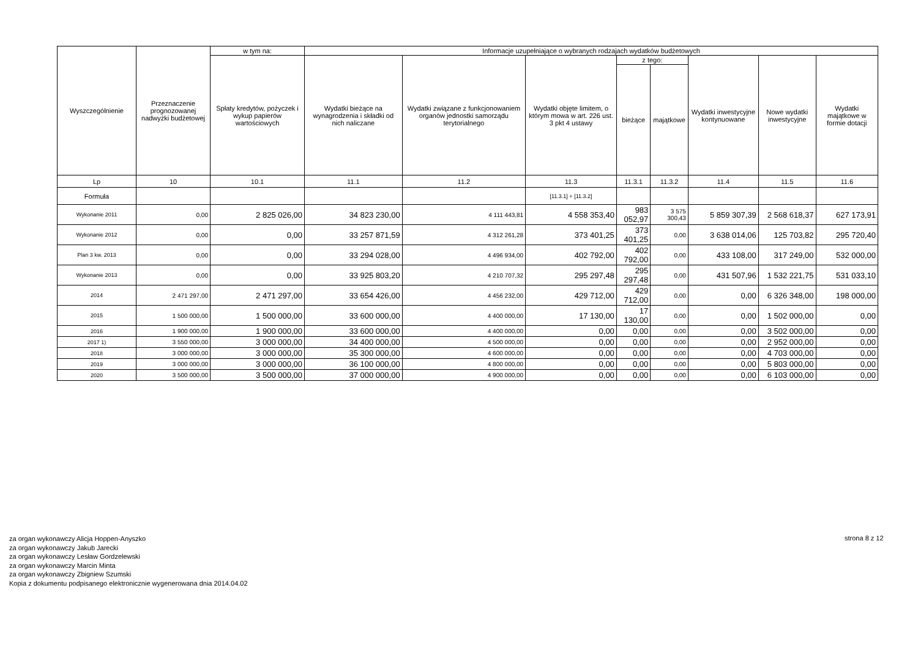| Wyszczególnienie | Przeznaczenie prognozowanej nadwyżki budżetowej | w tym na: | Informacje uzupełniające o wybranych rodzajach wydatków budżetowych | | | | | | | |
| --- | --- | --- | --- | --- | --- | --- | --- | --- | --- | --- |
| | | Spłaty kredytów, pożyczek i wykup papierów wartościowych | Wydatki bieżące na wynagrodzenia i składki od nich naliczane | Wydatki związane z funkcjonowaniem organów jednostki samorządu terytorialnego | Wydatki objęte limitem, o którym mowa w art. 226 ust. 3 pkt 4 ustawy | z tego: | | Wydatki inwestycyjne kontynuowane | Nowe wydatki inwestycyjne | Wydatki majątkowe w formie dotacji |
| | | | | | | bieżące | majątkowe | | | |
| Lp | 10 | 10.1 | 11.1 | 11.2 | 11.3 | 11.3.1 | 11.3.2 | 11.4 | 11.5 | 11.6 |
| Formuła | | | | | [11.3.1] + [11.3.2] | | | | | |
| Wykonanie 2011 | 0,00 | 2 825 026,00 | 34 823 230,00 | 4 111 443,81 | 4 558 353,40 | 983 052,97 | 3 575 300,43 | 5 859 307,39 | 2 568 618,37 | 627 173,91 |
| Wykonanie 2012 | 0,00 | 0,00 | 33 257 871,59 | 4 312 261,28 | 373 401,25 | 373 401,25 | 0,00 | 3 638 014,06 | 125 703,82 | 295 720,40 |
| Plan 3 kw. 2013 | 0,00 | 0,00 | 33 294 028,00 | 4 496 934,00 | 402 792,00 | 402 792,00 | 0,00 | 433 108,00 | 317 249,00 | 532 000,00 |
| Wykonanie 2013 | 0,00 | 0,00 | 33 925 803,20 | 4 210 707,32 | 295 297,48 | 295 297,48 | 0,00 | 431 507,96 | 1 532 221,75 | 531 033,10 |
| 2014 | 2 471 297,00 | 2 471 297,00 | 33 654 426,00 | 4 456 232,00 | 429 712,00 | 429 712,00 | 0,00 | 0,00 | 6 326 348,00 | 198 000,00 |
| 2015 | 1 500 000,00 | 1 500 000,00 | 33 600 000,00 | 4 400 000,00 | 17 130,00 | 17 130,00 | 0,00 | 0,00 | 1 502 000,00 | 0,00 |
| 2016 | 1 900 000,00 | 1 900 000,00 | 33 600 000,00 | 4 400 000,00 | 0,00 | 0,00 | 0,00 | 0,00 | 3 502 000,00 | 0,00 |
| 2017 1) | 3 550 000,00 | 3 000 000,00 | 34 400 000,00 | 4 500 000,00 | 0,00 | 0,00 | 0,00 | 0,00 | 2 952 000,00 | 0,00 |
| 2018 | 3 000 000,00 | 3 000 000,00 | 35 300 000,00 | 4 600 000,00 | 0,00 | 0,00 | 0,00 | 0,00 | 4 703 000,00 | 0,00 |
| 2019 | 3 000 000,00 | 3 000 000,00 | 36 100 000,00 | 4 800 000,00 | 0,00 | 0,00 | 0,00 | 0,00 | 5 803 000,00 | 0,00 |
| 2020 | 3 500 000,00 | 3 500 000,00 | 37 000 000,00 | 4 900 000,00 | 0,00 | 0,00 | 0,00 | 0,00 | 6 103 000,00 | 0,00 |
za organ wykonawczy Alicja Hoppen-Anyszko
za organ wykonawczy Jakub Jarecki
za organ wykonawczy Lesław Gordzelewski
za organ wykonawczy Marcin Minta
za organ wykonawczy Zbigniew Szumski
Kopia z dokumentu podpisanego elektronicznie wygenerowana dnia 2014.04.02
strona 8 z 12